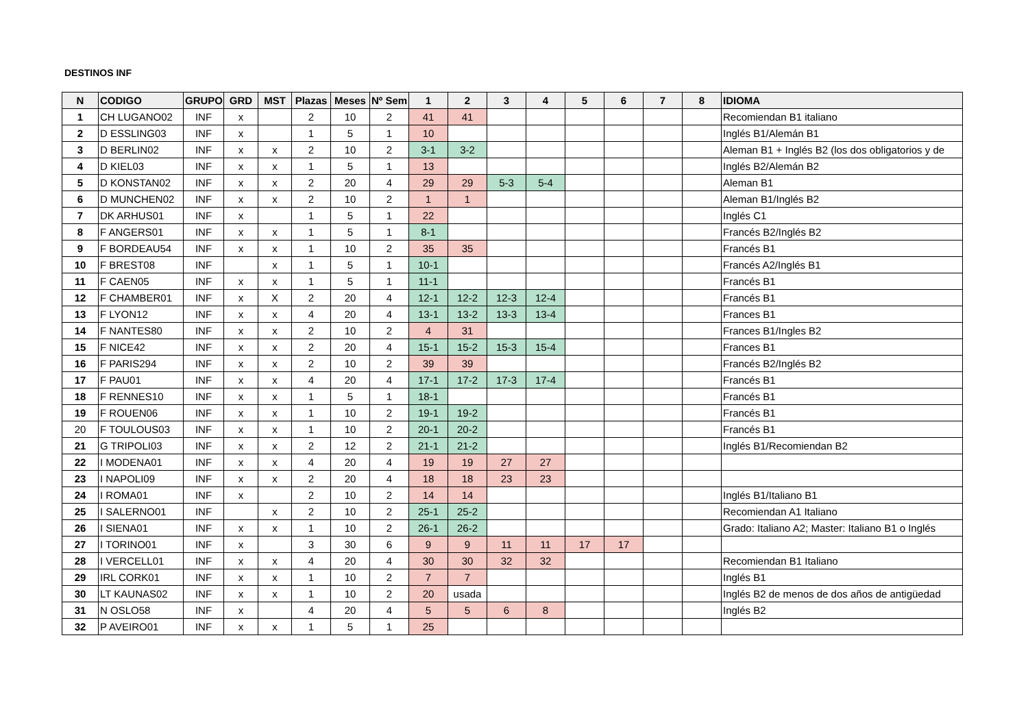DESTINOS INF
| N | CODIGO | GRUPO | GRD | MST | Plazas | Meses | Nº Sem | 1 | 2 | 3 | 4 | 5 | 6 | 7 | 8 | IDIOMA |
| --- | --- | --- | --- | --- | --- | --- | --- | --- | --- | --- | --- | --- | --- | --- | --- | --- |
| 1 | CH LUGANO02 | INF | x | | 2 | 10 | 2 | 41 | 41 | | | | | | | Recomiendan B1 italiano |
| 2 | D ESSLING03 | INF | x | | 1 | 5 | 1 | 10 | | | | | | | | Inglés B1/Alemán B1 |
| 3 | D BERLIN02 | INF | x | x | 2 | 10 | 2 | 3-1 | 3-2 | | | | | | | Aleman B1 + Inglés B2 (los dos obligatorios y de |
| 4 | D KIEL03 | INF | x | x | 1 | 5 | 1 | 13 | | | | | | | | Inglés B2/Alemán B2 |
| 5 | D KONSTAN02 | INF | x | x | 2 | 20 | 4 | 29 | 29 | 5-3 | 5-4 | | | | | Aleman B1 |
| 6 | D MUNCHEN02 | INF | x | x | 2 | 10 | 2 | 1 | 1 | | | | | | | Aleman B1/Inglés B2 |
| 7 | DK ARHUS01 | INF | x | | 1 | 5 | 1 | 22 | | | | | | | | Inglés C1 |
| 8 | F ANGERS01 | INF | x | x | 1 | 5 | 1 | 8-1 | | | | | | | | Francés B2/Inglés B2 |
| 9 | F BORDEAU54 | INF | x | x | 1 | 10 | 2 | 35 | 35 | | | | | | | Francés B1 |
| 10 | F BREST08 | INF | | x | 1 | 5 | 1 | 10-1 | | | | | | | | Francés A2/Inglés B1 |
| 11 | F CAEN05 | INF | x | x | 1 | 5 | 1 | 11-1 | | | | | | | | Francés B1 |
| 12 | F CHAMBER01 | INF | x | X | 2 | 20 | 4 | 12-1 | 12-2 | 12-3 | 12-4 | | | | | Francés B1 |
| 13 | F LYON12 | INF | x | x | 4 | 20 | 4 | 13-1 | 13-2 | 13-3 | 13-4 | | | | | Frances B1 |
| 14 | F NANTES80 | INF | x | x | 2 | 10 | 2 | 4 | 31 | | | | | | | Frances B1/Ingles B2 |
| 15 | F NICE42 | INF | x | x | 2 | 20 | 4 | 15-1 | 15-2 | 15-3 | 15-4 | | | | | Frances B1 |
| 16 | F PARIS294 | INF | x | x | 2 | 10 | 2 | 39 | 39 | | | | | | | Francés B2/Inglés B2 |
| 17 | F PAU01 | INF | x | x | 4 | 20 | 4 | 17-1 | 17-2 | 17-3 | 17-4 | | | | | Francés B1 |
| 18 | F RENNES10 | INF | x | x | 1 | 5 | 1 | 18-1 | | | | | | | | Francés B1 |
| 19 | F ROUEN06 | INF | x | x | 1 | 10 | 2 | 19-1 | 19-2 | | | | | | | Francés B1 |
| 20 | F TOULOUS03 | INF | x | x | 1 | 10 | 2 | 20-1 | 20-2 | | | | | | | Francés B1 |
| 21 | G TRIPOLI03 | INF | x | x | 2 | 12 | 2 | 21-1 | 21-2 | | | | | | | Inglés B1/Recomiendan B2 |
| 22 | I MODENA01 | INF | x | x | 4 | 20 | 4 | 19 | 19 | 27 | 27 | | | | | |
| 23 | I NAPOLI09 | INF | x | x | 2 | 20 | 4 | 18 | 18 | 23 | 23 | | | | | |
| 24 | I ROMA01 | INF | x | | 2 | 10 | 2 | 14 | 14 | | | | | | | Inglés B1/Italiano B1 |
| 25 | I SALERNO01 | INF | | x | 2 | 10 | 2 | 25-1 | 25-2 | | | | | | | Recomiendan A1 Italiano |
| 26 | I SIENA01 | INF | x | x | 1 | 10 | 2 | 26-1 | 26-2 | | | | | | | Grado: Italiano A2; Master: Italiano B1 o Inglés |
| 27 | I TORINO01 | INF | x | | 3 | 30 | 6 | 9 | 9 | 11 | 11 | 17 | 17 | | | |
| 28 | I VERCELL01 | INF | x | x | 4 | 20 | 4 | 30 | 30 | 32 | 32 | | | | | Recomiendan B1 Italiano |
| 29 | IRL CORK01 | INF | x | x | 1 | 10 | 2 | 7 | 7 | | | | | | | Inglés B1 |
| 30 | LT KAUNAS02 | INF | x | x | 1 | 10 | 2 | 20 | usada | | | | | | | Inglés B2 de menos de dos años de antigüedad |
| 31 | N OSLO58 | INF | x | | 4 | 20 | 4 | 5 | 5 | 6 | 8 | | | | | Inglés B2 |
| 32 | P AVEIRO01 | INF | x | x | 1 | 5 | 1 | 25 | | | | | | | | |